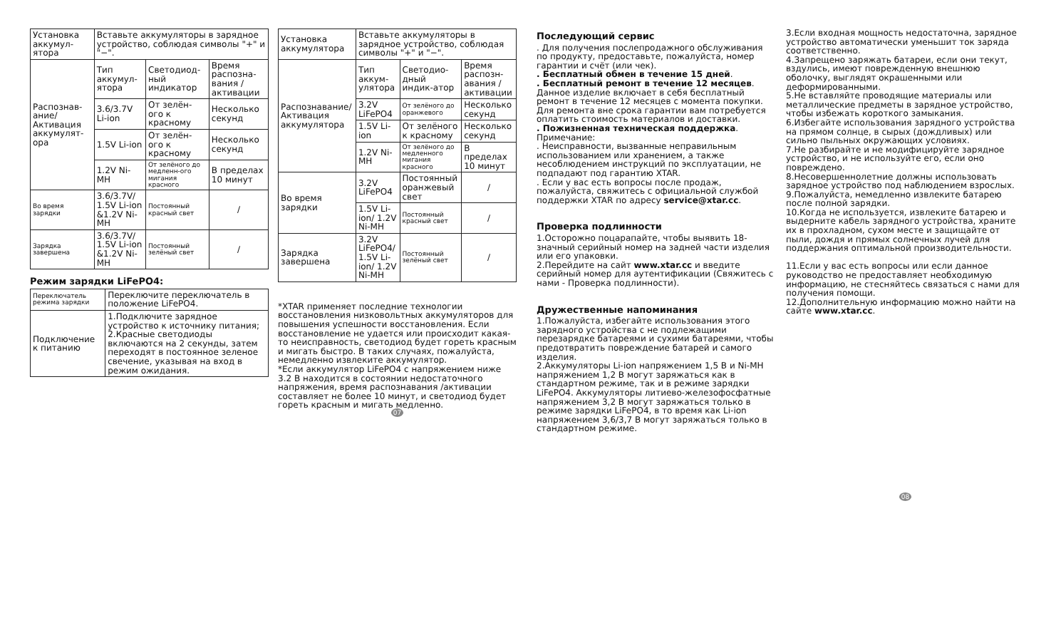| Установка аккумул-ятора | Вставьте аккумуляторы в зарядное устройство, соблюдая символы "+" и "−". | | |
| Распознав-ание/ Активация аккумулят-ора | Тип аккумул-ятора | Светодиод-ный индикатор | Время распозна-вания /активации |
| | 3.6/3.7V Li-ion | От зелён-ого к красному | Несколько секунд |
| | 1.5V Li-ion | От зелён-ого к красному | Несколько секунд |
| | 1.2V Ni-MH | От зелёного до медленн-ого мигания красного | В пределах 10 минут |
| Во время зарядки | 3.6/3.7V/ 1.5V Li-ion &1.2V Ni-MH | Постоянный красный свет | / |
| Зарядка завершена | 3.6/3.7V/ 1.5V Li-ion &1.2V Ni-MH | Постоянный зелёный свет | / |
Режим зарядки LiFePO4:
| Переключатель режима зарядки | Переключите переключатель в положение LiFePO4. |
| Подключение к питанию | 1.Подключите зарядное устройство к источнику питания; 2.Красные светодиоды включаются на 2 секунды, затем переходят в постоянное зеленое свечение, указывая на вход в режим ожидания. |
| Установка аккумулятора | Вставьте аккумуляторы в зарядное устройство, соблюдая символы "+" и "−". | | |
| Распознавание/ Активация аккумулятора | Тип аккум-улятора | Светодио-дный индик-атор | Время распозн-авания /активации |
| | 3.2V LiFePO4 | От зелёного до оранжевого | Несколько секунд |
| | 1.5V Li-ion | От зелёного к красному | Несколько секунд |
| | 1.2V Ni-MH | От зелёного до медленного мигания красного | В пределах 10 минут |
| Во время зарядки | 3.2V LiFePO4 | Постоянный оранжевый свет | / |
| | 1.5V Li-ion/ 1.2V Ni-MH | Постоянный красный свет | / |
| Зарядка завершена | 3.2V LiFePO4/ 1.5V Li-ion/ 1.2V Ni-MH | Постоянный зелёный свет | / |
*XTAR применяет последние технологии восстановления низковольтных аккумуляторов для повышения успешности восстановления. Если восстановление не удается или происходит какая-то неисправность, светодиод будет гореть красным и мигать быстро. В таких случаях, пожалуйста, немедленно извлеките аккумулятор.
*Если аккумулятор LiFePO4 с напряжением ниже 3.2 В находится в состоянии недостаточного напряжения, время распознавания /активации составляет не более 10 минут, и светодиод будет гореть красным и мигать медленно.
07
Последующий сервис
. Для получения послепродажного обслуживания по продукту, предоставьте, пожалуйста, номер гарантии и счёт (или чек).
. Бесплатный обмен в течение 15 дней.
. Бесплатный ремонт в течение 12 месяцев. Данное изделие включает в себя бесплатный ремонт в течение 12 месяцев с момента покупки. Для ремонта вне срока гарантии вам потребуется оплатить стоимость материалов и доставки.
. Пожизненная техническая поддержка.
Примечание:
. Неисправности, вызванные неправильным использованием или хранением, а также несоблюдением инструкций по эксплуатации, не подпадают под гарантию XTAR.
. Если у вас есть вопросы после продаж, пожалуйста, свяжитесь с официальной службой поддержки XTAR по адресу service@xtar.cc.
Проверка подлинности
1.Осторожно поцарапайте, чтобы выявить 18-значный серийный номер на задней части изделия или его упаковки.
2.Перейдите на сайт www.xtar.cc и введите серийный номер для аутентификации (Свяжитесь с нами - Проверка подлинности).
Дружественные напоминания
1.Пожалуйста, избегайте использования этого зарядного устройства с не подлежащими перезарядке батареями и сухими батареями, чтобы предотвратить повреждение батарей и самого изделия.
2.Аккумуляторы Li-ion напряжением 1,5 В и Ni-MH напряжением 1,2 В могут заряжаться как в стандартном режиме, так и в режиме зарядки LiFePO4. Аккумуляторы литиево-железофосфатные напряжением 3,2 В могут заряжаться только в режиме зарядки LiFePO4, в то время как Li-ion напряжением 3,6/3,7 В могут заряжаться только в стандартном режиме.
3.Если входная мощность недостаточна, зарядное устройство автоматически уменьшит ток заряда соответственно.
4.Запрещено заряжать батареи, если они текут, вздулись, имеют поврежденную внешнюю оболочку, выглядят окрашенными или деформированными.
5.Не вставляйте проводящие материалы или металлические предметы в зарядное устройство, чтобы избежать короткого замыкания.
6.Избегайте использования зарядного устройства на прямом солнце, в сырых (дождливых) или сильно пыльных окружающих условиях.
7.Не разбирайте и не модифицируйте зарядное устройство, и не используйте его, если оно повреждено.
8.Несовершеннолетние должны использовать зарядное устройство под наблюдением взрослых.
9.Пожалуйста, немедленно извлеките батарею после полной зарядки.
10.Когда не используется, извлеките батарею и выдерните кабель зарядного устройства, храните их в прохладном, сухом месте и защищайте от пыли, дождя и прямых солнечных лучей для поддержания оптимальной производительности.
11.Если у вас есть вопросы или если данное руководство не предоставляет необходимую информацию, не стесняйтесь связаться с нами для получения помощи.
12.Дополнительную информацию можно найти на сайте www.xtar.cc.
08